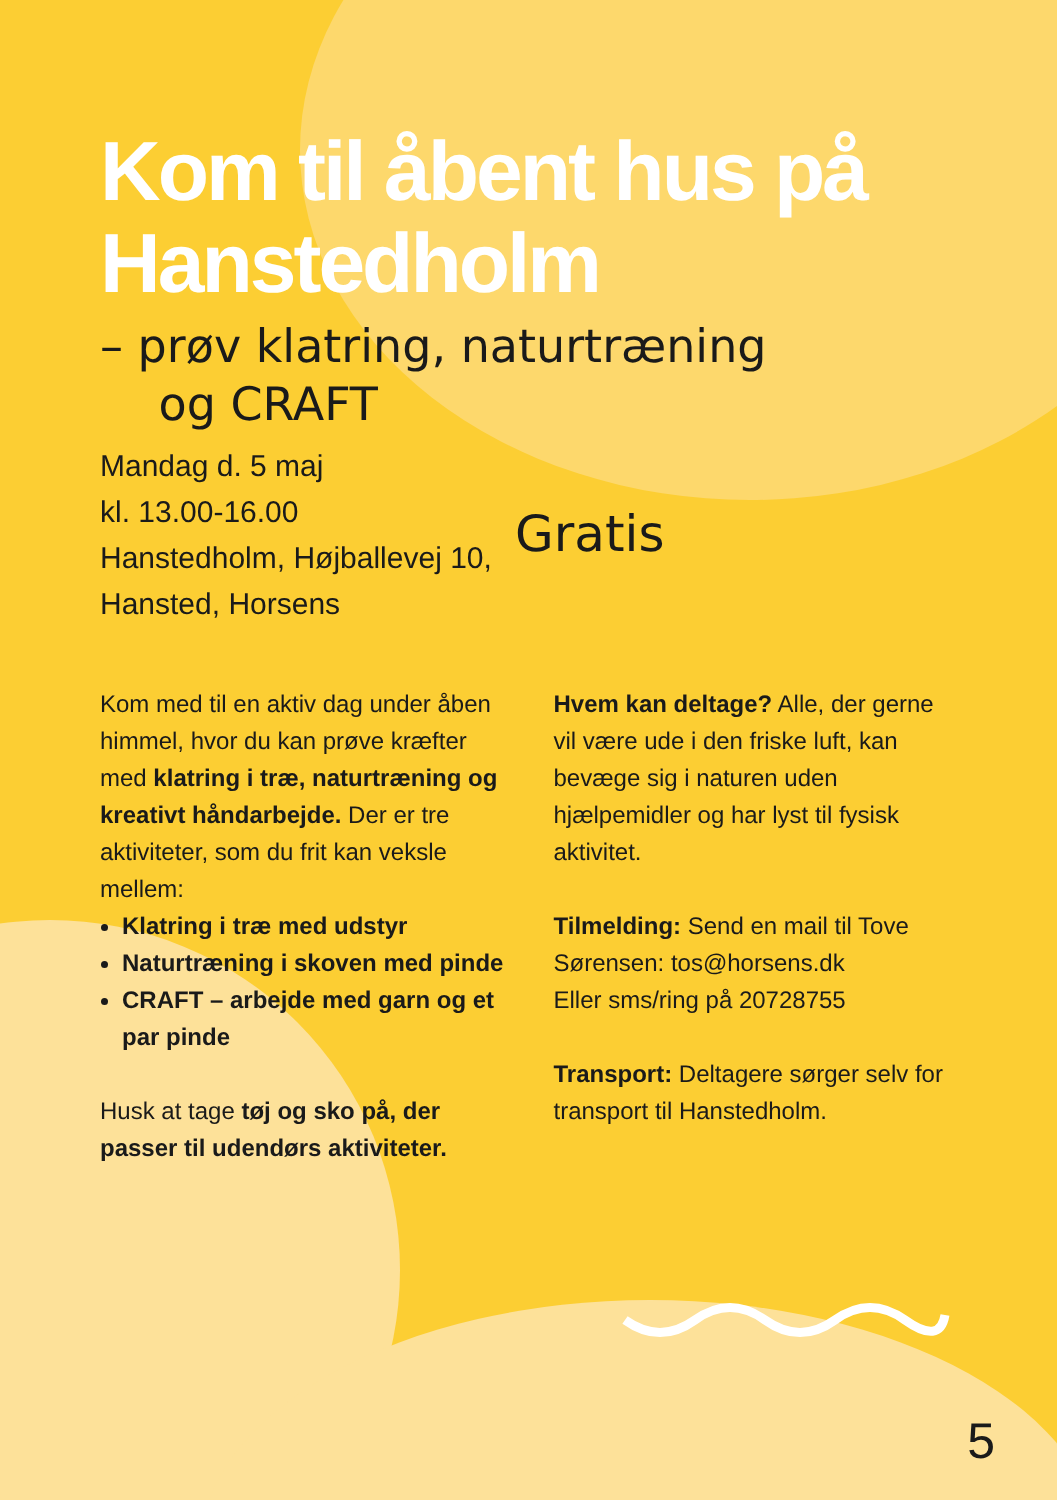Kom til åbent hus på Hanstedholm
– prøv klatring, naturtræning
og CRAFT
Mandag d. 5 maj
kl. 13.00-16.00
Hanstedholm, Højballevej 10,
Hansted, Horsens
Gratis
Kom med til en aktiv dag under åben himmel, hvor du kan prøve kræfter med klatring i træ, naturtræning og kreativt håndarbejde. Der er tre aktiviteter, som du frit kan veksle mellem:
Klatring i træ med udstyr
Naturtræning i skoven med pinde
CRAFT – arbejde med garn og et par pinde
Husk at tage tøj og sko på, der passer til udendørs aktiviteter.
Hvem kan deltage? Alle, der gerne vil være ude i den friske luft, kan bevæge sig i naturen uden hjælpemidler og har lyst til fysisk aktivitet.
Tilmelding: Send en mail til Tove Sørensen: tos@horsens.dk
Eller sms/ring på 20728755
Transport: Deltagere sørger selv for transport til Hanstedholm.
5